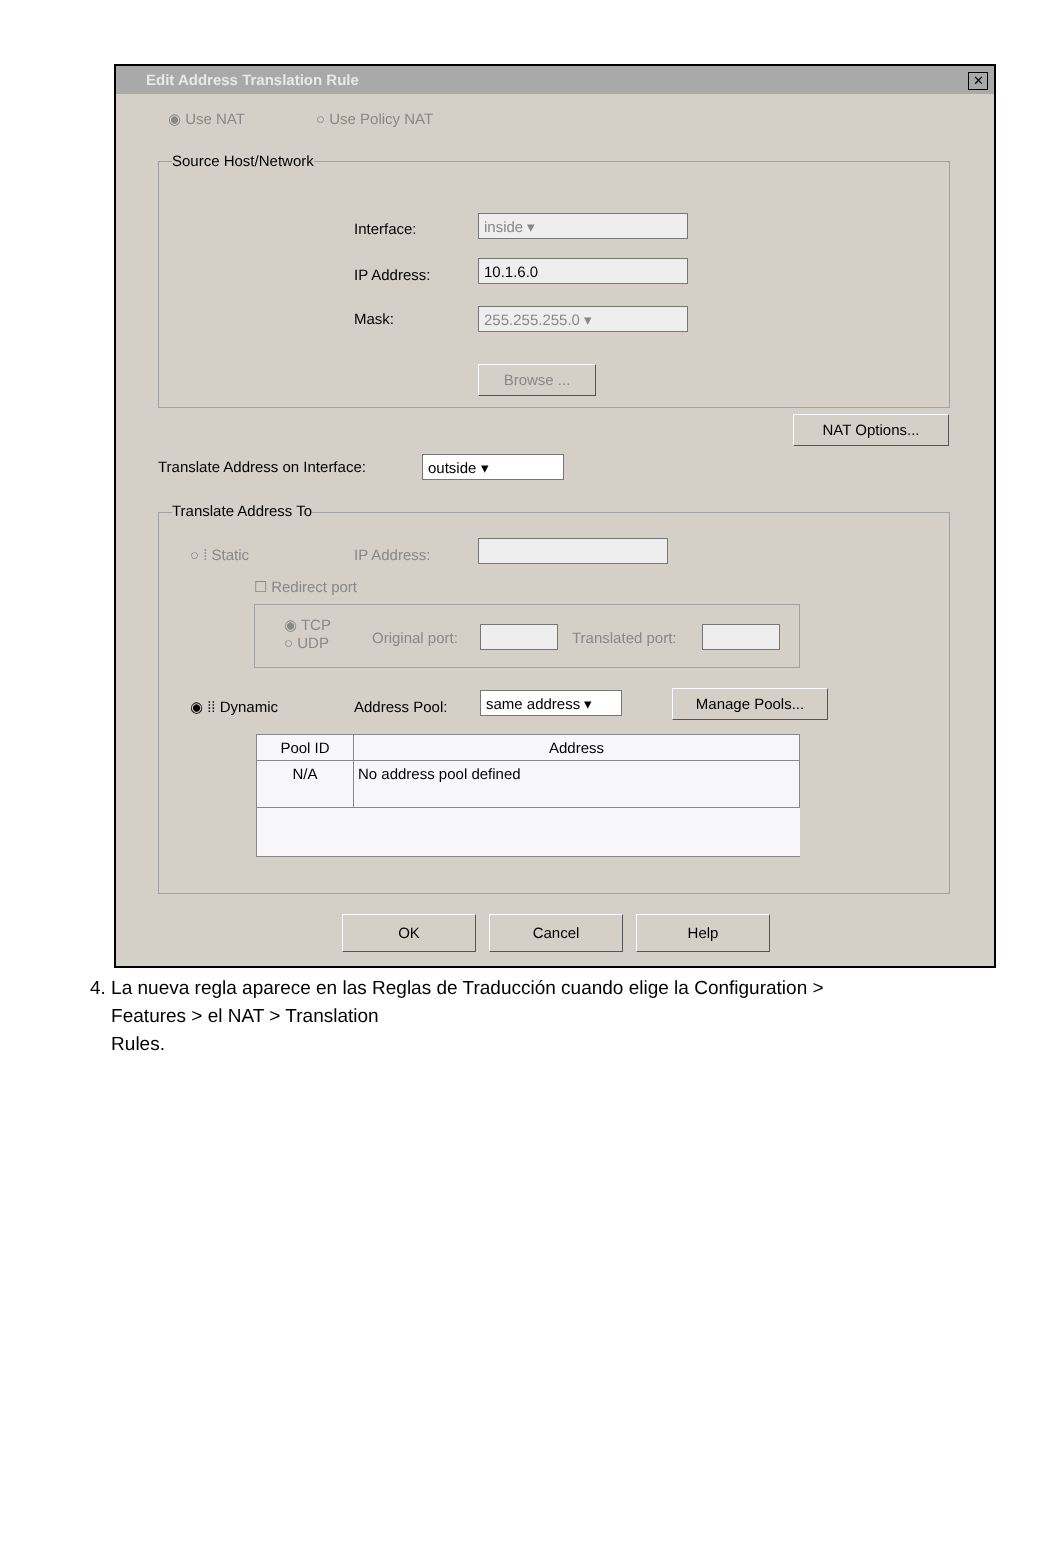Edit Address Translation Rule
✕
◉ Use NAT ○ Use Policy NAT
Source Host/Network
Interface: inside ▾
IP Address: 10.1.6.0
Mask: 255.255.255.0 ▾
Browse ...
NAT Options...
Translate Address on Interface:
outside ▾
Translate Address To
○ ⁞ Static IP Address:
☐ Redirect port
◉ TCP
○ UDP
Original port: Translated port:
◉ ⁞⁞ Dynamic Address Pool: same address ▾ Manage Pools...
| Pool ID | Address |
| --- | --- |
| N/A | No address pool defined |
OK Cancel Help
4. La nueva regla aparece en las Reglas de Traducción cuando elige la Configuration >
Features > el NAT > Translation
Rules.